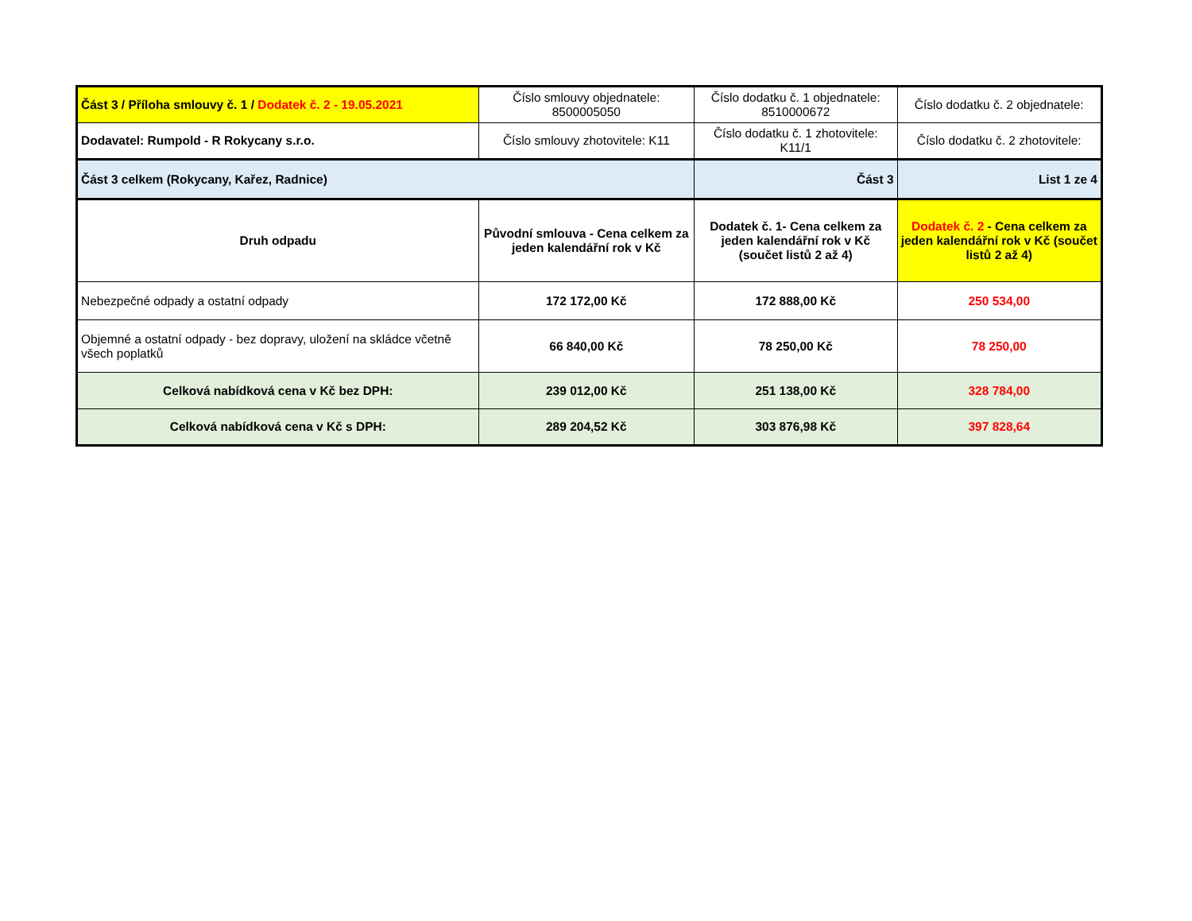| Část 3 / Příloha smlouvy č. 1 / Dodatek č. 2 - 19.05.2021 | Číslo smlouvy objednatele: 8500005050 | Číslo dodatku č. 1 objednatele: 8510000672 | Číslo dodatku č. 2 objednatele: |
| Dodavatel: Rumpold - R Rokycany s.r.o. | Číslo smlouvy zhotovitele: K11 | Číslo dodatku č. 1 zhotovitele: K11/1 | Číslo dodatku č. 2 zhotovitele: |
| Část 3 celkem (Rokycany, Kařez, Radnice) | | Část 3 | List 1 ze 4 |
| Druh odpadu | Původní smlouva - Cena celkem za jeden kalendářní rok v Kč | Dodatek č. 1- Cena celkem za jeden kalendářní rok v Kč (součet listů 2 až 4) | Dodatek č. 2 - Cena celkem za jeden kalendářní rok v Kč (součet listů 2 až 4) |
| Nebezpečné odpady a ostatní odpady | 172 172,00 Kč | 172 888,00 Kč | 250 534,00 |
| Objemné a ostatní odpady - bez dopravy, uložení na skládce včetně všech poplatků | 66 840,00 Kč | 78 250,00 Kč | 78 250,00 |
| Celková nabídková cena v Kč bez DPH: | 239 012,00 Kč | 251 138,00 Kč | 328 784,00 |
| Celková nabídková cena v Kč s DPH: | 289 204,52 Kč | 303 876,98 Kč | 397 828,64 |